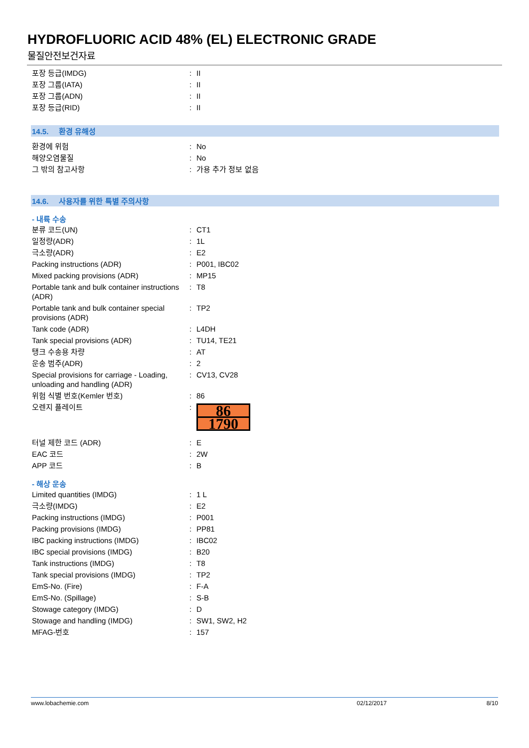HYDROFLUORIC ACID 48% (EL) ELECTRONIC GRADE
물질안전보건자료
| 포장 등급(IMDG) | : | II |
| 포장 그룹(IATA) | : | II |
| 포장 그룹(ADN) | : | II |
| 포장 등급(RID) | : | II |
14.5. 환경 유해성
| 환경에 위험 | : | No |
| 해양오염물질 | : | No |
| 그 밖의 참고사항 | : | 가용 추가 정보 없음 |
14.6. 사용자를 위한 특별 주의사항
- 내륙 수송
| 분류 코드(UN) | : | CT1 |
| 일정량(ADR) | : | 1L |
| 극소량(ADR) | : | E2 |
| Packing instructions (ADR) | : | P001, IBC02 |
| Mixed packing provisions (ADR) | : | MP15 |
| Portable tank and bulk container instructions (ADR) | : | T8 |
| Portable tank and bulk container special provisions (ADR) | : | TP2 |
| Tank code (ADR) | : | L4DH |
| Tank special provisions (ADR) | : | TU14, TE21 |
| 탱크 수송용 차량 | : | AT |
| 운송 범주(ADR) | : | 2 |
| Special provisions for carriage - Loading, unloading and handling (ADR) | : | CV13, CV28 |
| 위험 식별 번호(Kemler 번호) | : | 86 |
| 오렌지 플레이트 | : | 86 1790 |
| 터널 제한 코드 (ADR) | : | E |
| EAC 코드 | : | 2W |
| APP 코드 | : | B |
- 해상 운송
| Limited quantities (IMDG) | : | 1 L |
| 극소량(IMDG) | : | E2 |
| Packing instructions (IMDG) | : | P001 |
| Packing provisions (IMDG) | : | PP81 |
| IBC packing instructions (IMDG) | : | IBC02 |
| IBC special provisions (IMDG) | : | B20 |
| Tank instructions (IMDG) | : | T8 |
| Tank special provisions (IMDG) | : | TP2 |
| EmS-No. (Fire) | : | F-A |
| EmS-No. (Spillage) | : | S-B |
| Stowage category (IMDG) | : | D |
| Stowage and handling (IMDG) | : | SW1, SW2, H2 |
| MFAG-번호 | : | 157 |
www.lobachemie.com 02/12/2017 8/10